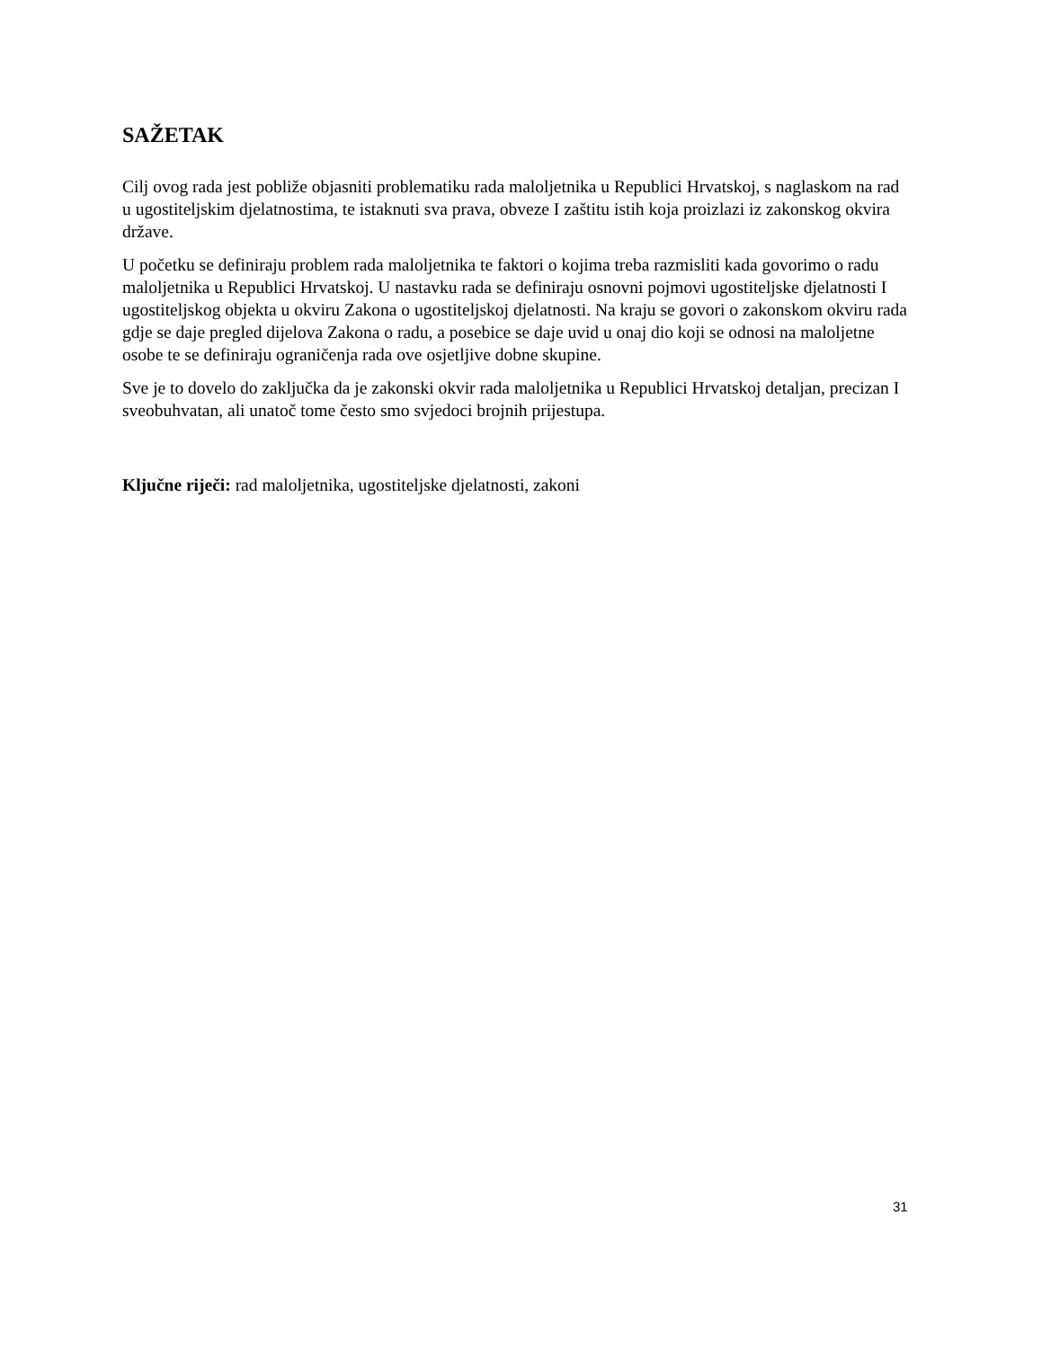SAŽETAK
Cilj ovog rada jest pobliže objasniti problematiku rada maloljetnika u Republici Hrvatskoj, s naglaskom na rad u ugostiteljskim djelatnostima, te istaknuti sva prava, obveze I zaštitu istih koja proizlazi iz zakonskog okvira države.
U početku se definiraju problem rada maloljetnika te faktori o kojima treba razmisliti kada govorimo o radu maloljetnika u Republici Hrvatskoj. U nastavku rada se definiraju osnovni pojmovi ugostiteljske djelatnosti I ugostiteljskog objekta u okviru Zakona o ugostiteljskoj djelatnosti. Na kraju se govori o zakonskom okviru rada gdje se daje pregled dijelova Zakona o radu, a posebice se daje uvid u onaj dio koji se odnosi na maloljetne osobe te se definiraju ograničenja rada ove osjetljive dobne skupine.
Sve je to dovelo do zaključka da je zakonski okvir rada maloljetnika u Republici Hrvatskoj detaljan, precizan I sveobuhvatan, ali unatoč tome često smo svjedoci brojnih prijestupa.
Ključne riječi: rad maloljetnika, ugostiteljske djelatnosti, zakoni
31